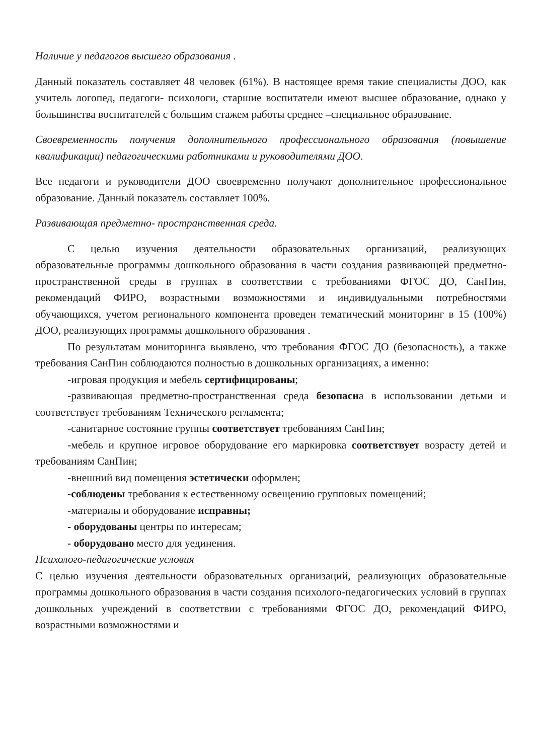Наличие у педагогов высшего образования .
Данный показатель составляет 48 человек (61%). В настоящее время такие специалисты ДОО, как учитель логопед, педагоги- психологи, старшие воспитатели имеют высшее образование, однако у большинства воспитателей с большим стажем работы среднее –специальное образование.
Своевременность получения дополнительного профессионального образования (повышение квалификации) педагогическими работниками и руководителями ДОО.
Все педагоги и руководители ДОО своевременно получают дополнительное профессиональное образование. Данный показатель составляет 100%.
Развивающая предметно- пространственная среда.
С целью изучения деятельности образовательных организаций, реализующих образовательные программы дошкольного образования в части создания развивающей предметно-пространственной среды в группах в соответствии с требованиями ФГОС ДО, СанПин, рекомендаций ФИРО, возрастными возможностями и индивидуальными потребностями обучающихся, учетом регионального компонента проведен тематический мониторинг в 15 (100%) ДОО, реализующих программы дошкольного образования .
По результатам мониторинга выявлено, что требования ФГОС ДО (безопасность), а также требования СанПин соблюдаются полностью в дошкольных организациях, а именно:
-игровая продукция и мебель сертифицированы;
-развивающая предметно-пространственная среда безопасна в использовании детьми и соответствует требованиям Технического регламента;
-санитарное состояние группы соответствует требованиям СанПин;
-мебель и крупное игровое оборудование его маркировка соответствует возрасту детей и требованиям СанПин;
-внешний вид помещения эстетически оформлен;
-соблюдены требования к естественному освещению групповых помещений;
-материалы и оборудование исправны;
- оборудованы центры по интересам;
- оборудовано место для уединения.
Психолого-педагогические условия
С целью изучения деятельности образовательных организаций, реализующих образовательные программы дошкольного образования в части создания психолого-педагогических условий в группах дошкольных учреждений в соответствии с требованиями ФГОС ДО, рекомендаций ФИРО, возрастными возможностями и